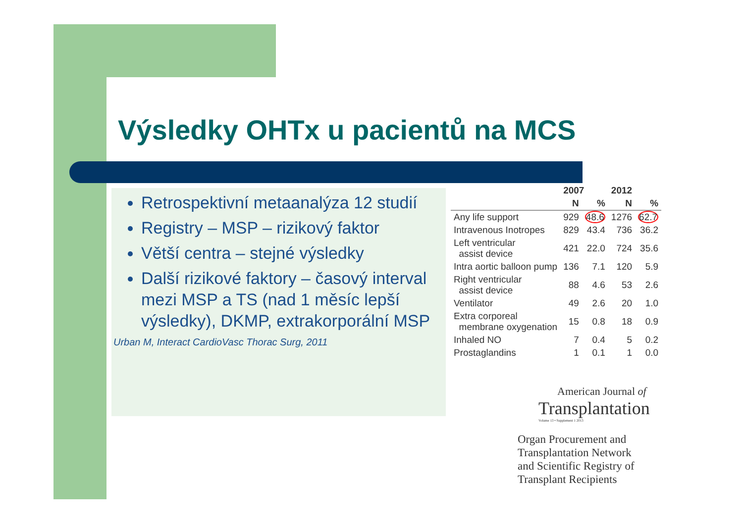Výsledky OHTx u pacientů na MCS
Retrospektivní metaanalýza 12 studií
Registry – MSP – rizikový faktor
Větší centra – stejné výsledky
Další rizikové faktory – časový interval mezi MSP a TS (nad 1 měsíc lepší výsledky), DKMP, extrakorporální MSP
Urban M, Interact CardioVasc Thorac Surg, 2011
| | 2007 | | 2012 | |
| --- | --- | --- | --- | --- |
| | N | % | N | % |
| Any life support | 929 | 48.6 | 1276 | 62.7 |
| Intravenous Inotropes | 829 | 43.4 | 736 | 36.2 |
| Left ventricular assist device | 421 | 22.0 | 724 | 35.6 |
| Intra aortic balloon pump | 136 | 7.1 | 120 | 5.9 |
| Right ventricular assist device | 88 | 4.6 | 53 | 2.6 |
| Ventilator | 49 | 2.6 | 20 | 1.0 |
| Extra corporeal membrane oxygenation | 15 | 0.8 | 18 | 0.9 |
| Inhaled NO | 7 | 0.4 | 5 | 0.2 |
| Prostaglandins | 1 | 0.1 | 1 | 0.0 |
American Journal of
Transplantation
Volume 13 • Supplement 1 2013
Organ Procurement and
Transplantation Network
and Scientific Registry of
Transplant Recipients